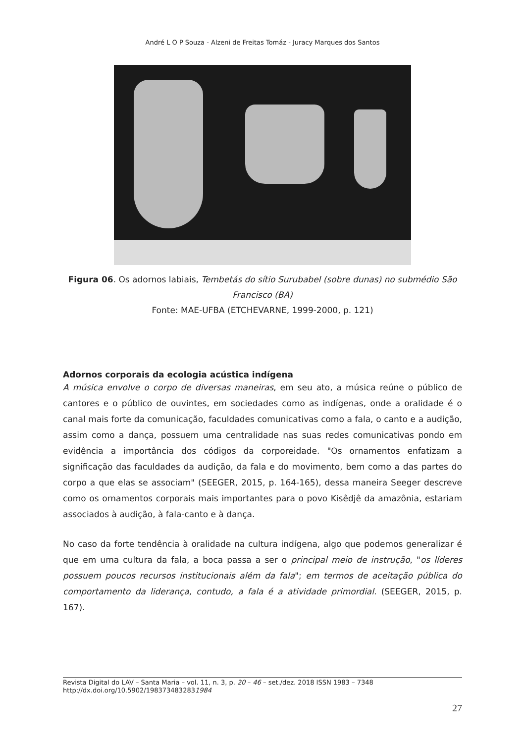André L O P Souza - Alzeni de Freitas Tomáz - Juracy Marques dos Santos
Figura 06. Os adornos labiais, Tembetás do sítio Surubabel (sobre dunas) no submédio São Francisco (BA)
Fonte: MAE-UFBA (ETCHEVARNE, 1999-2000, p. 121)
Adornos corporais da ecologia acústica indígena
A música envolve o corpo de diversas maneiras, em seu ato, a música reúne o público de cantores e o público de ouvintes, em sociedades como as indígenas, onde a oralidade é o canal mais forte da comunicação, faculdades comunicativas como a fala, o canto e a audição, assim como a dança, possuem uma centralidade nas suas redes comunicativas pondo em evidência a importância dos códigos da corporeidade. "Os ornamentos enfatizam a significação das faculdades da audição, da fala e do movimento, bem como a das partes do corpo a que elas se associam" (SEEGER, 2015, p. 164-165), dessa maneira Seeger descreve como os ornamentos corporais mais importantes para o povo Kisêdjê da amazônia, estariam associados à audição, à fala-canto e à dança.
No caso da forte tendência à oralidade na cultura indígena, algo que podemos generalizar é que em uma cultura da fala, a boca passa a ser o principal meio de instrução, "os líderes possuem poucos recursos institucionais além da fala"; em termos de aceitação pública do comportamento da liderança, contudo, a fala é a atividade primordial. (SEEGER, 2015, p. 167).
Revista Digital do LAV – Santa Maria – vol. 11, n. 3, p. 20 – 46 – set./dez. 2018 ISSN 1983 – 7348
http://dx.doi.org/10.5902/1983734832831984
27